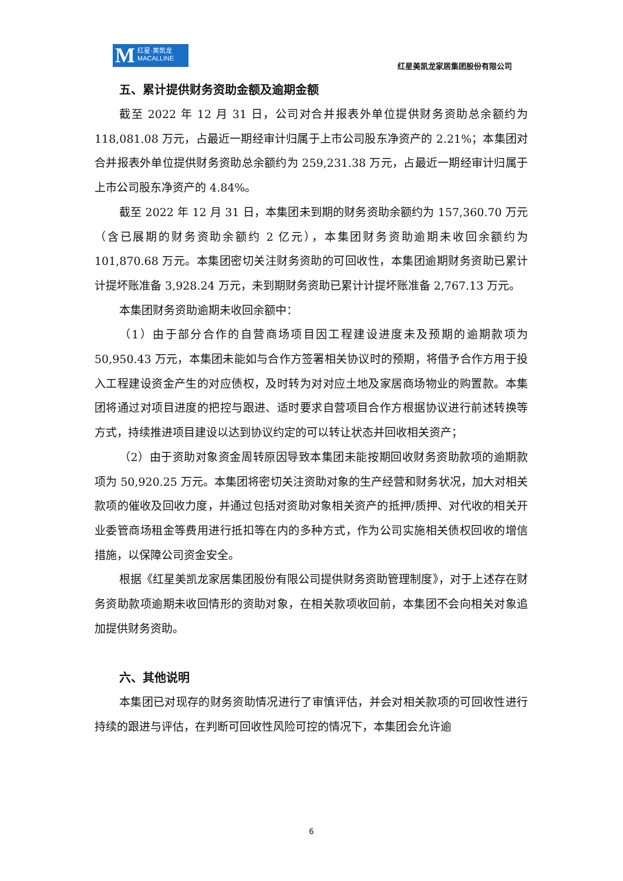M红星·美凯龙
MACALLINE
红星美凯龙家居集团股份有限公司
五、累计提供财务资助金额及逾期金额
截至 2022 年 12 月 31 日，公司对合并报表外单位提供财务资助总余额约为 118,081.08 万元，占最近一期经审计归属于上市公司股东净资产的 2.21%；本集团对合并报表外单位提供财务资助总余额约为 259,231.38 万元，占最近一期经审计归属于上市公司股东净资产的 4.84%。
截至 2022 年 12 月 31 日，本集团未到期的财务资助余额约为 157,360.70 万元（含已展期的财务资助余额约 2 亿元），本集团财务资助逾期未收回余额约为 101,870.68 万元。本集团密切关注财务资助的可回收性，本集团逾期财务资助已累计计提坏账准备 3,928.24 万元，未到期财务资助已累计计提坏账准备 2,767.13 万元。
本集团财务资助逾期未收回余额中：
（1）由于部分合作的自营商场项目因工程建设进度未及预期的逾期款项为 50,950.43 万元，本集团未能如与合作方签署相关协议时的预期，将借予合作方用于投入工程建设资金产生的对应债权，及时转为对对应土地及家居商场物业的购置款。本集团将通过对项目进度的把控与跟进、适时要求自营项目合作方根据协议进行前述转换等方式，持续推进项目建设以达到协议约定的可以转让状态并回收相关资产；
（2）由于资助对象资金周转原因导致本集团未能按期回收财务资助款项的逾期款项为 50,920.25 万元。本集团将密切关注资助对象的生产经营和财务状况，加大对相关款项的催收及回收力度，并通过包括对资助对象相关资产的抵押/质押、对代收的相关开业委管商场租金等费用进行抵扣等在内的多种方式，作为公司实施相关债权回收的增信措施，以保障公司资金安全。
根据《红星美凯龙家居集团股份有限公司提供财务资助管理制度》，对于上述存在财务资助款项逾期未收回情形的资助对象，在相关款项收回前，本集团不会向相关对象追加提供财务资助。
六、其他说明
本集团已对现存的财务资助情况进行了审慎评估，并会对相关款项的可回收性进行持续的跟进与评估，在判断可回收性风险可控的情况下，本集团会允许逾
6